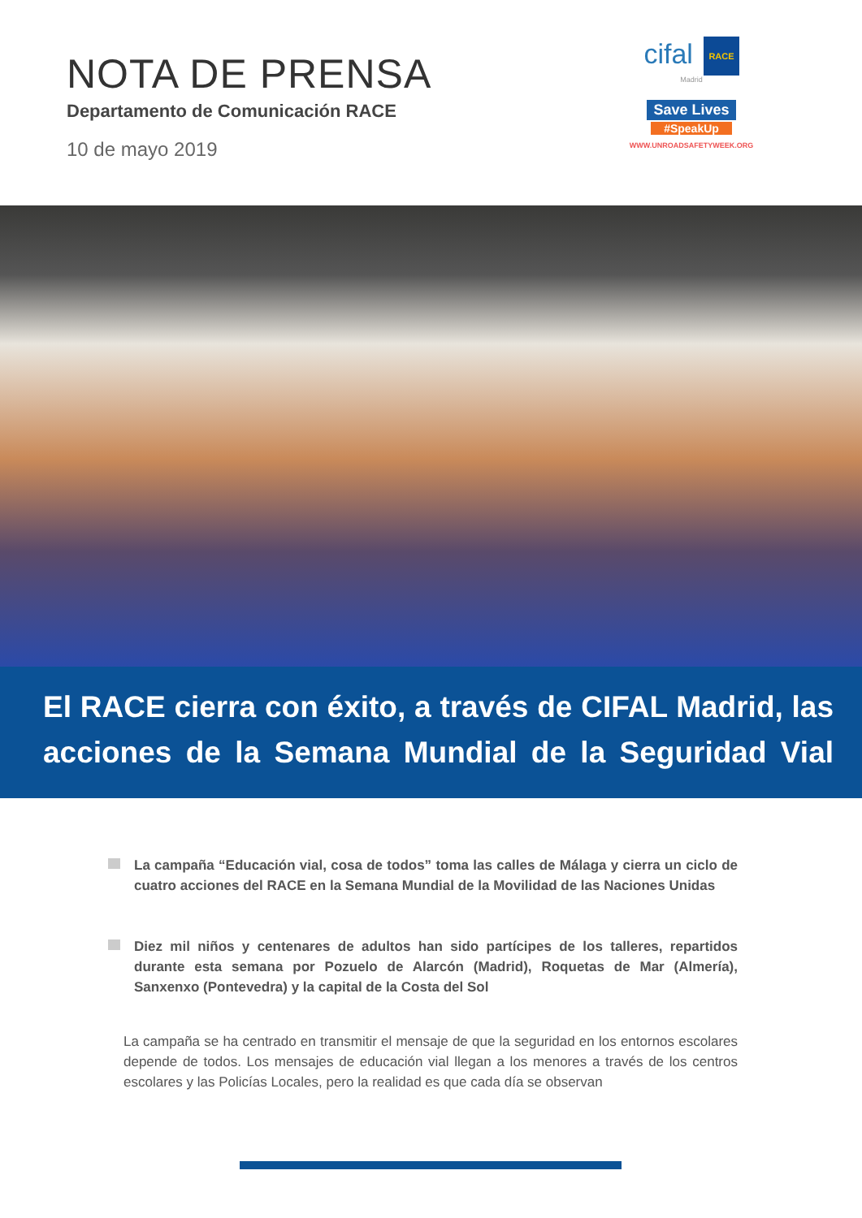NOTA DE PRENSA
Departamento de Comunicación RACE
10 de mayo 2019
cifal RACE
Madrid
Save Lives
#SpeakUp
WWW.UNROADSAFETYWEEK.ORG
El RACE cierra con éxito, a través de CIFAL Madrid, las acciones de la Semana Mundial de la Seguridad Vial
La campaña “Educación vial, cosa de todos” toma las calles de Málaga y cierra un ciclo de cuatro acciones del RACE en la Semana Mundial de la Movilidad de las Naciones Unidas
Diez mil niños y centenares de adultos han sido partícipes de los talleres, repartidos durante esta semana por Pozuelo de Alarcón (Madrid), Roquetas de Mar (Almería), Sanxenxo (Pontevedra) y la capital de la Costa del Sol
La campaña se ha centrado en transmitir el mensaje de que la seguridad en los entornos escolares depende de todos. Los mensajes de educación vial llegan a los menores a través de los centros escolares y las Policías Locales, pero la realidad es que cada día se observan